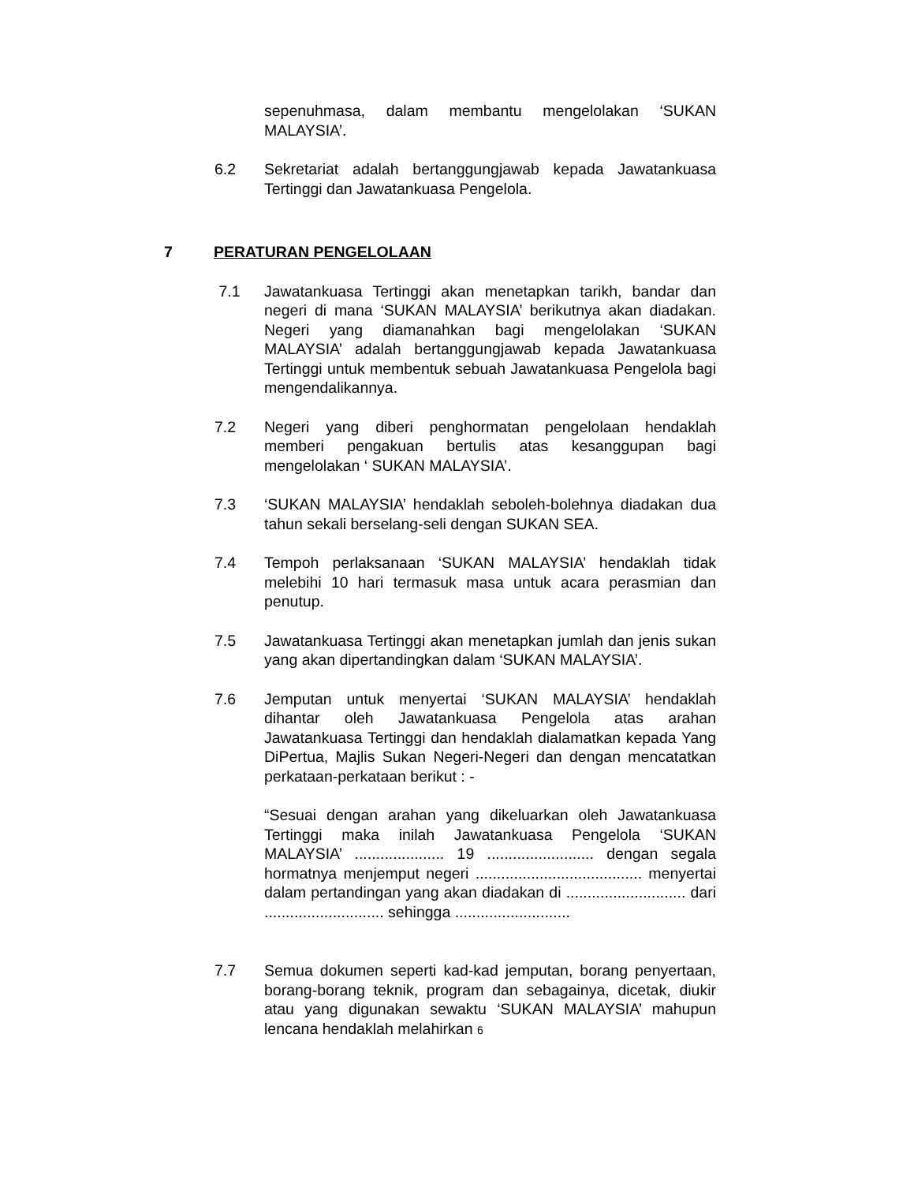sepenuhmasa, dalam membantu mengelolakan ‘SUKAN MALAYSIA’.
6.2 Sekretariat adalah bertanggungjawab kepada Jawatankuasa Tertinggi dan Jawatankuasa Pengelola.
7 PERATURAN PENGELOLAAN
7.1 Jawatankuasa Tertinggi akan menetapkan tarikh, bandar dan negeri di mana ‘SUKAN MALAYSIA’ berikutnya akan diadakan. Negeri yang diamanahkan bagi mengelolakan ‘SUKAN MALAYSIA’ adalah bertanggungjawab kepada Jawatankuasa Tertinggi untuk membentuk sebuah Jawatankuasa Pengelola bagi mengendalikannya.
7.2 Negeri yang diberi penghormatan pengelolaan hendaklah memberi pengakuan bertulis atas kesanggupan bagi mengelolakan ‘ SUKAN MALAYSIA’.
7.3 ‘SUKAN MALAYSIA’ hendaklah seboleh-bolehnya diadakan dua tahun sekali berselang-seli dengan SUKAN SEA.
7.4 Tempoh perlaksanaan ‘SUKAN MALAYSIA’ hendaklah tidak melebihi 10 hari termasuk masa untuk acara perasmian dan penutup.
7.5 Jawatankuasa Tertinggi akan menetapkan jumlah dan jenis sukan yang akan dipertandingkan dalam ‘SUKAN MALAYSIA’.
7.6 Jemputan untuk menyertai ‘SUKAN MALAYSIA’ hendaklah dihantar oleh Jawatankuasa Pengelola atas arahan Jawatankuasa Tertinggi dan hendaklah dialamatkan kepada Yang DiPertua, Majlis Sukan Negeri-Negeri dan dengan mencatatkan perkataan-perkataan berikut : -
“Sesuai dengan arahan yang dikeluarkan oleh Jawatankuasa Tertinggi maka inilah Jawatankuasa Pengelola ‘SUKAN MALAYSIA’ ..................... 19 ......................... dengan segala hormatnya menjemput negeri ....................................... menyertai dalam pertandingan yang akan diadakan di ............................ dari ............................ sehingga ...........................
7.7 Semua dokumen seperti kad-kad jemputan, borang penyertaan, borang-borang teknik, program dan sebagainya, dicetak, diukir atau yang digunakan sewaktu ‘SUKAN MALAYSIA’ mahupun lencana hendaklah melahirkan 6